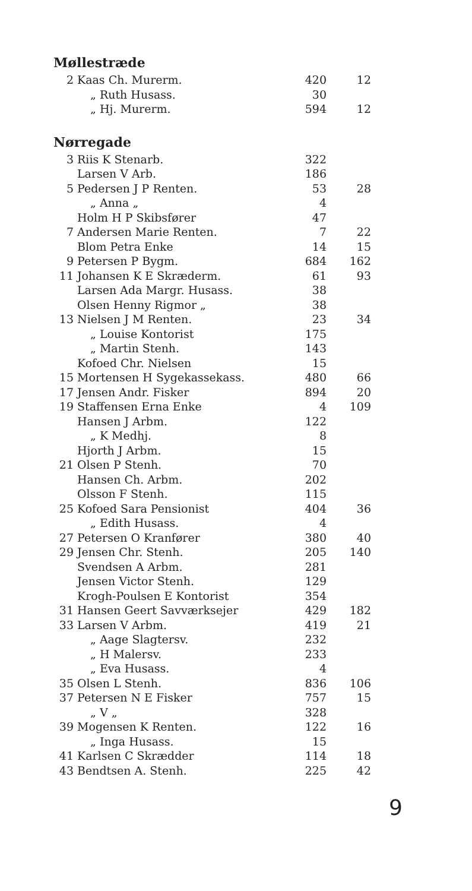Møllestræde
| 2 | Kaas Ch. Murerm. | 420 | 12 |
| | „ Ruth Husass. | 30 | |
| | „ Hj. Murerm. | 594 | 12 |
Nørregade
| 3 | Riis K Stenarb. | 322 | |
| | Larsen V Arb. | 186 | |
| 5 | Pedersen J P Renten. | 53 | 28 |
| | „ Anna „ | 4 | |
| | Holm H P Skibsfører | 47 | |
| 7 | Andersen Marie Renten. | 7 | 22 |
| | Blom Petra Enke | 14 | 15 |
| 9 | Petersen P Bygm. | 684 | 162 |
| 11 | Johansen K E Skræderm. | 61 | 93 |
| | Larsen Ada Margr. Husass. | 38 | |
| | Olsen Henny Rigmor „ | 38 | |
| 13 | Nielsen J M Renten. | 23 | 34 |
| | „ Louise Kontorist | 175 | |
| | „ Martin Stenh. | 143 | |
| | Kofoed Chr. Nielsen | 15 | |
| 15 | Mortensen H Sygekassekass. | 480 | 66 |
| 17 | Jensen Andr. Fisker | 894 | 20 |
| 19 | Staffensen Erna Enke | 4 | 109 |
| | Hansen J Arbm. | 122 | |
| | „ K Medhj. | 8 | |
| | Hjorth J Arbm. | 15 | |
| 21 | Olsen P Stenh. | 70 | |
| | Hansen Ch. Arbm. | 202 | |
| | Olsson F Stenh. | 115 | |
| 25 | Kofoed Sara Pensionist | 404 | 36 |
| | „ Edith Husass. | 4 | |
| 27 | Petersen O Kranfører | 380 | 40 |
| 29 | Jensen Chr. Stenh. | 205 | 140 |
| | Svendsen A Arbm. | 281 | |
| | Jensen Victor Stenh. | 129 | |
| | Krogh-Poulsen E Kontorist | 354 | |
| 31 | Hansen Geert Savværksejer | 429 | 182 |
| 33 | Larsen V Arbm. | 419 | 21 |
| | „ Aage Slagtersv. | 232 | |
| | „ H Malersv. | 233 | |
| | „ Eva Husass. | 4 | |
| 35 | Olsen L Stenh. | 836 | 106 |
| 37 | Petersen N E Fisker | 757 | 15 |
| | „ V „ | 328 | |
| 39 | Mogensen K Renten. | 122 | 16 |
| | „ Inga Husass. | 15 | |
| 41 | Karlsen C Skrædder | 114 | 18 |
| 43 | Bendtsen A. Stenh. | 225 | 42 |
9